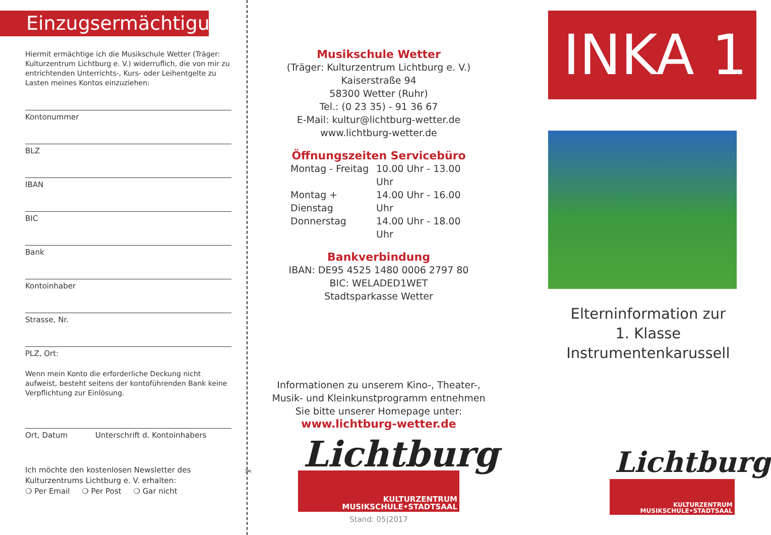Einzugsermächtigung
Hiermit ermächtige ich die Musikschule Wetter (Träger: Kulturzentrum Lichtburg e. V.) widerruflich, die von mir zu entrichtenden Unterrichts-, Kurs- oder Leihentgelte zu Lasten meines Kontos einzuziehen:
Kontonummer
BLZ
IBAN
BIC
Bank
Kontoinhaber
Strasse, Nr.
PLZ, Ort:
Wenn mein Konto die erforderliche Deckung nicht aufweist, besteht seitens der kontoführenden Bank keine Verpflichtung zur Einlösung.
Ort, Datum Unterschrift d. Kontoinhabers
Ich möchte den kostenlosen Newsletter des Kulturzentrums Lichtburg e. V. erhalten:
❍ Per Email ❍ Per Post ❍ Gar nicht
✂
Musikschule Wetter
(Träger: Kulturzentrum Lichtburg e. V.)
Kaiserstraße 94
58300 Wetter (Ruhr)
Tel.: (0 23 35) - 91 36 67
E-Mail: kultur@lichtburg-wetter.de
www.lichtburg-wetter.de
Öffnungszeiten Servicebüro
Montag - Freitag 10.00 Uhr - 13.00 Uhr Montag + Dienstag 14.00 Uhr - 16.00 Uhr Donnerstag 14.00 Uhr - 18.00 Uhr
Bankverbindung
IBAN: DE95 4525 1480 0006 2797 80
BIC: WELADED1WET
Stadtsparkasse Wetter
Informationen zu unserem Kino-, Theater-,
Musik- und Kleinkunstprogramm entnehmen
Sie bitte unserer Homepage unter:
www.lichtburg-wetter.de
Lichtburg
KULTURZENTRUM
MUSIKSCHULE•STADTSAAL
Stand: 05|2017
INKA 1
Elterninformation zur
1. Klasse Instrumentenkarussell
Lichtburg
KULTURZENTRUM
MUSIKSCHULE•STADTSAAL